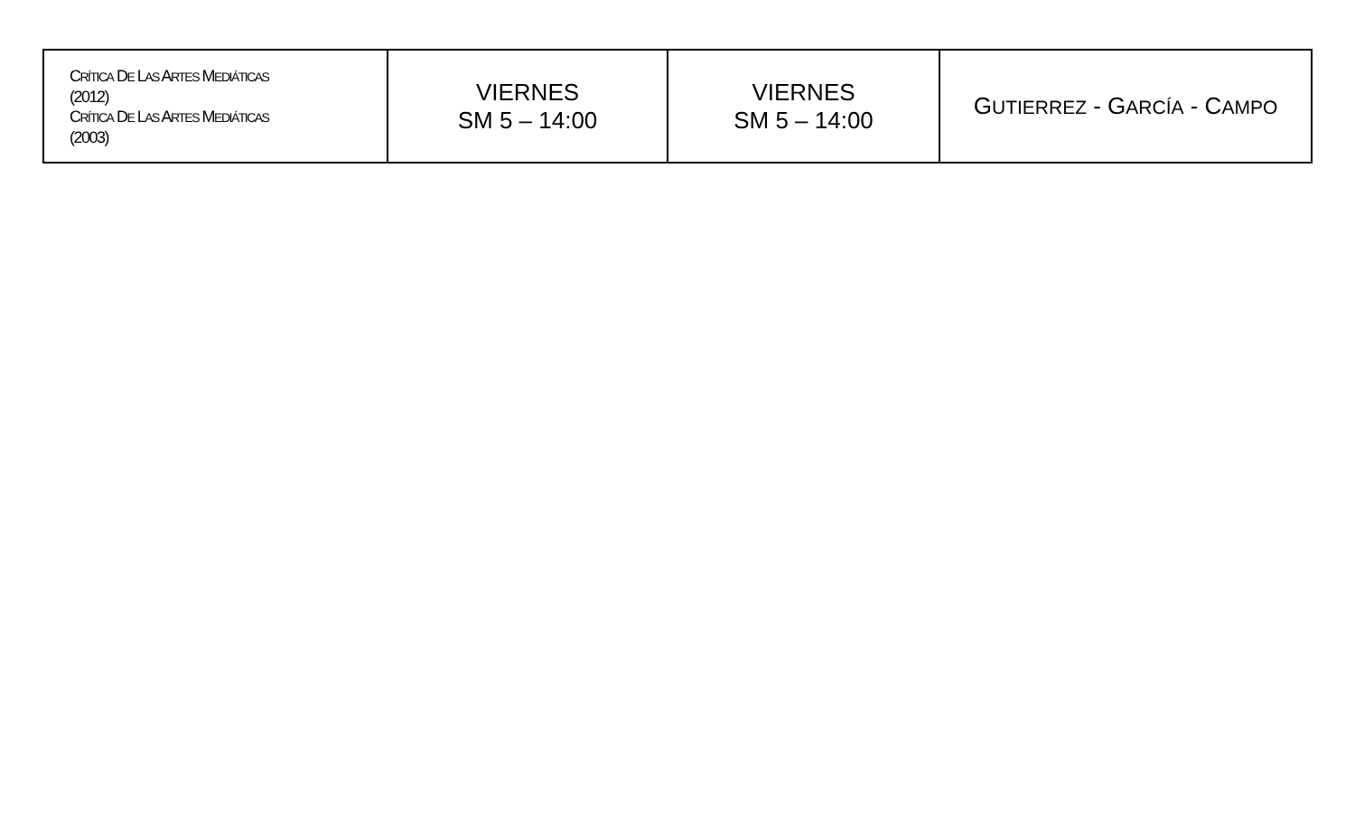| C RÍTICA D E L AS A RTES M EDIÁTICAS (2012) C RÍTICA D E L AS A RTES M EDIÁTICAS (2003) | VIERNES SM 5 – 14:00 | VIERNES SM 5 – 14:00 | G UTIERREZ - G ARCÍA - C AMPO |